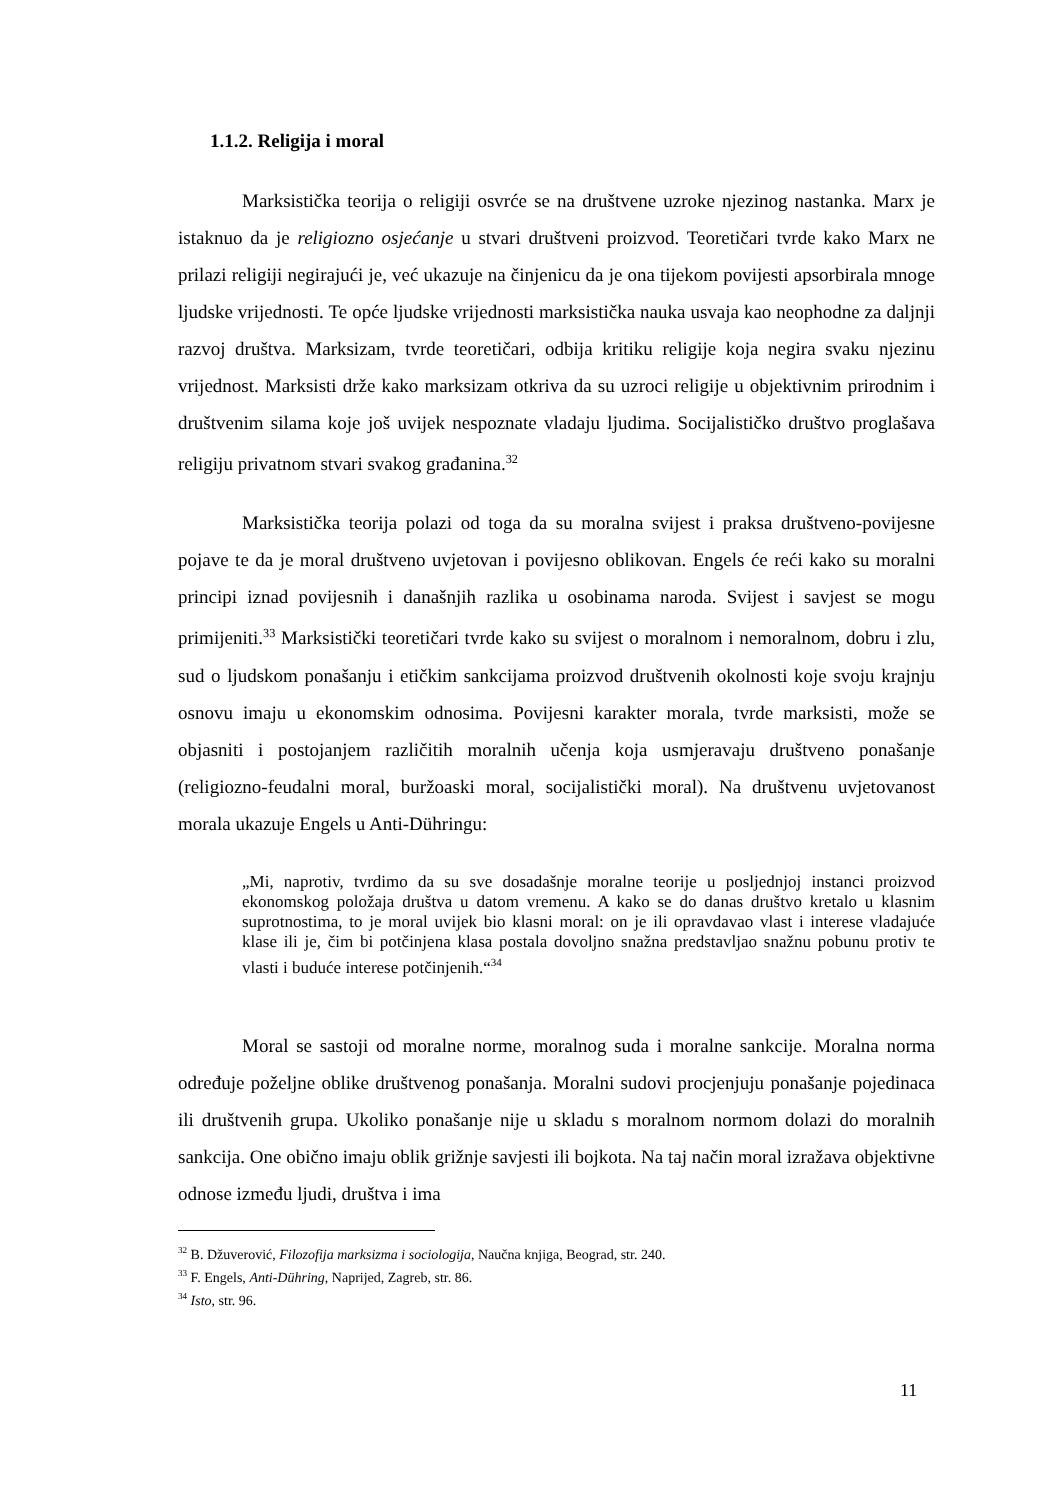1.1.2. Religija i moral
Marksistička teorija o religiji osvrće se na društvene uzroke njezinog nastanka. Marx je istaknuo da je religiozno osjećanje u stvari društveni proizvod. Teoretičari tvrde kako Marx ne prilazi religiji negirajući je, već ukazuje na činjenicu da je ona tijekom povijesti apsorbirala mnoge ljudske vrijednosti. Te opće ljudske vrijednosti marksistička nauka usvaja kao neophodne za daljnji razvoj društva. Marksizam, tvrde teoretičari, odbija kritiku religije koja negira svaku njezinu vrijednost. Marksisti drže kako marksizam otkriva da su uzroci religije u objektivnim prirodnim i društvenim silama koje još uvijek nespoznate vladaju ljudima. Socijalističko društvo proglašava religiju privatnom stvari svakog građanina.<sup>32</sup>
Marksistička teorija polazi od toga da su moralna svijest i praksa društveno-povijesne pojave te da je moral društveno uvjetovan i povijesno oblikovan. Engels će reći kako su moralni principi iznad povijesnih i današnjih razlika u osobinama naroda. Svijest i savjest se mogu primijeniti.<sup>33</sup> Marksistički teoretičari tvrde kako su svijest o moralnom i nemoralnom, dobru i zlu, sud o ljudskom ponašanju i etičkim sankcijama proizvod društvenih okolnosti koje svoju krajnju osnovu imaju u ekonomskim odnosima. Povijesni karakter morala, tvrde marksisti, može se objasniti i postojanjem različitih moralnih učenja koja usmjeravaju društveno ponašanje (religiozno-feudalni moral, buržoaski moral, socijalistički moral). Na društvenu uvjetovanost morala ukazuje Engels u Anti-Dühringu:
„Mi, naprotiv, tvrdimo da su sve dosadašnje moralne teorije u posljednjoj instanci proizvod ekonomskog položaja društva u datom vremenu. A kako se do danas društvo kretalo u klasnim suprotnostima, to je moral uvijek bio klasni moral: on je ili opravdavao vlast i interese vladajuće klase ili je, čim bi potčinjena klasa postala dovoljno snažna predstavljao snažnu pobunu protiv te vlasti i buduće interese potčinjenih.“<sup>34</sup>
Moral se sastoji od moralne norme, moralnog suda i moralne sankcije. Moralna norma određuje poželjne oblike društvenog ponašanja. Moralni sudovi procjenjuju ponašanje pojedinaca ili društvenih grupa. Ukoliko ponašanje nije u skladu s moralnom normom dolazi do moralnih sankcija. One obično imaju oblik grižnje savjesti ili bojkota. Na taj način moral izražava objektivne odnose između ljudi, društva i ima
<sup>32</sup> B. Džuverović, Filozofija marksizma i sociologija, Naučna knjiga, Beograd, str. 240.
<sup>33</sup> F. Engels, Anti-Dühring, Naprijed, Zagreb, str. 86.
<sup>34</sup> Isto, str. 96.
11